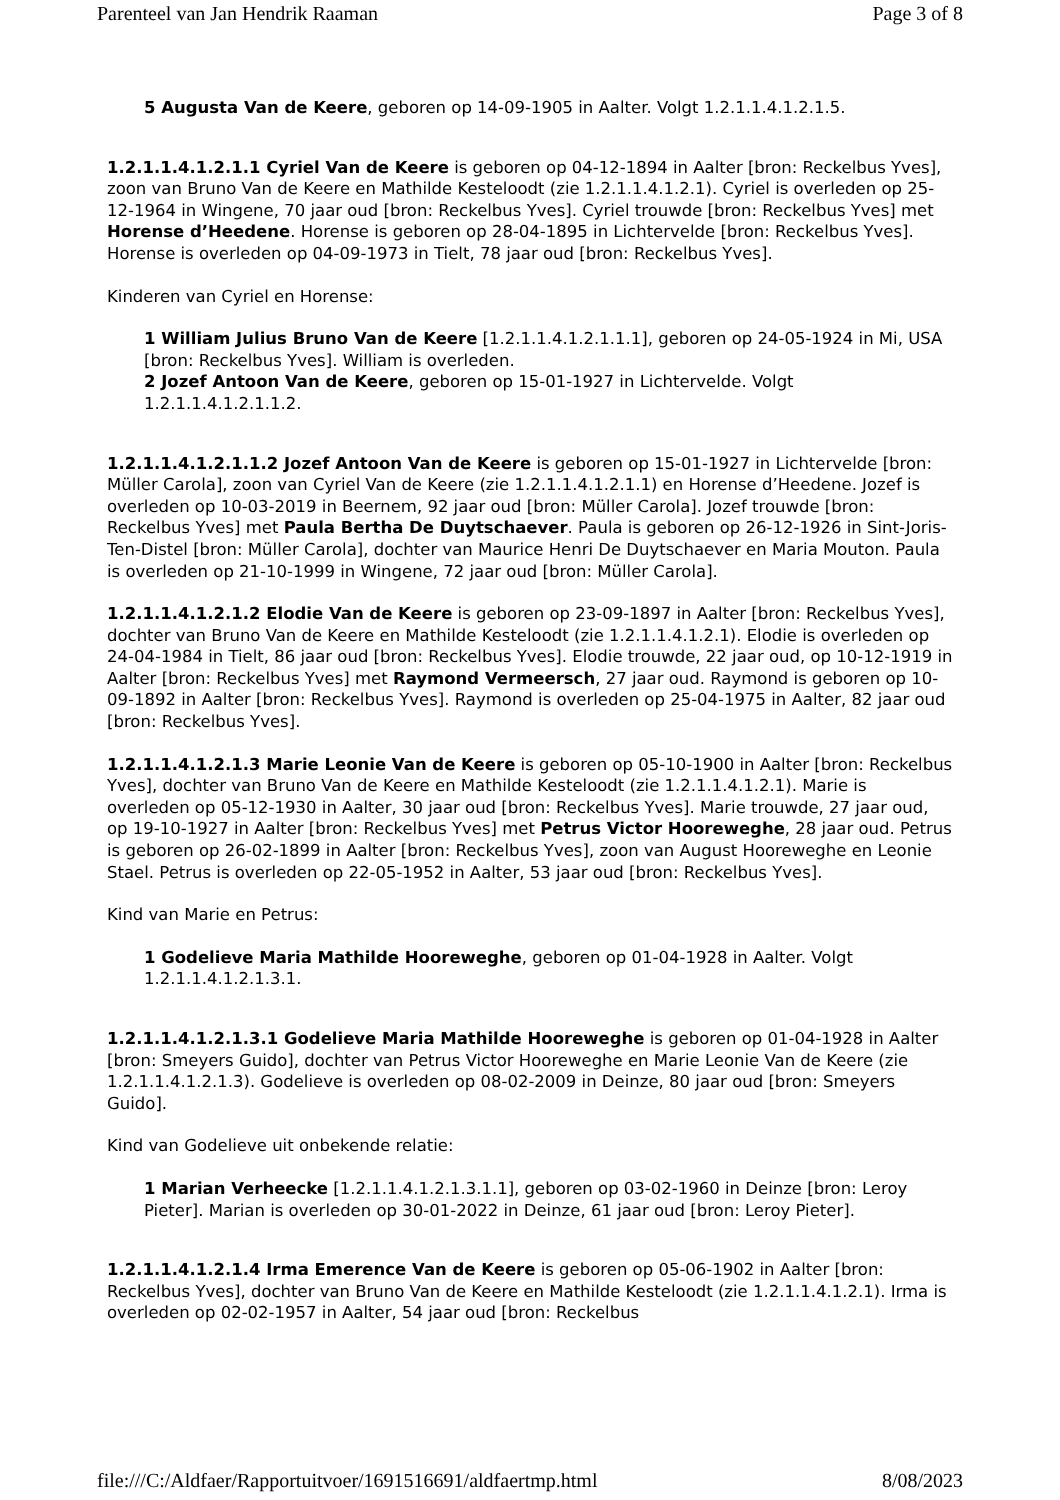Parenteel van Jan Hendrik Raaman Page 3 of 8
5 Augusta Van de Keere, geboren op 14-09-1905 in Aalter. Volgt 1.2.1.1.4.1.2.1.5.
1.2.1.1.4.1.2.1.1 Cyriel Van de Keere is geboren op 04-12-1894 in Aalter [bron: Reckelbus Yves], zoon van Bruno Van de Keere en Mathilde Kesteloodt (zie 1.2.1.1.4.1.2.1). Cyriel is overleden op 25-12-1964 in Wingene, 70 jaar oud [bron: Reckelbus Yves]. Cyriel trouwde [bron: Reckelbus Yves] met Horense d’Heedene. Horense is geboren op 28-04-1895 in Lichtervelde [bron: Reckelbus Yves]. Horense is overleden op 04-09-1973 in Tielt, 78 jaar oud [bron: Reckelbus Yves].
Kinderen van Cyriel en Horense:
1 William Julius Bruno Van de Keere [1.2.1.1.4.1.2.1.1.1], geboren op 24-05-1924 in Mi, USA [bron: Reckelbus Yves]. William is overleden.
2 Jozef Antoon Van de Keere, geboren op 15-01-1927 in Lichtervelde. Volgt 1.2.1.1.4.1.2.1.1.2.
1.2.1.1.4.1.2.1.1.2 Jozef Antoon Van de Keere is geboren op 15-01-1927 in Lichtervelde [bron: Müller Carola], zoon van Cyriel Van de Keere (zie 1.2.1.1.4.1.2.1.1) en Horense d’Heedene. Jozef is overleden op 10-03-2019 in Beernem, 92 jaar oud [bron: Müller Carola]. Jozef trouwde [bron: Reckelbus Yves] met Paula Bertha De Duytschaever. Paula is geboren op 26-12-1926 in Sint-Joris-Ten-Distel [bron: Müller Carola], dochter van Maurice Henri De Duytschaever en Maria Mouton. Paula is overleden op 21-10-1999 in Wingene, 72 jaar oud [bron: Müller Carola].
1.2.1.1.4.1.2.1.2 Elodie Van de Keere is geboren op 23-09-1897 in Aalter [bron: Reckelbus Yves], dochter van Bruno Van de Keere en Mathilde Kesteloodt (zie 1.2.1.1.4.1.2.1). Elodie is overleden op 24-04-1984 in Tielt, 86 jaar oud [bron: Reckelbus Yves]. Elodie trouwde, 22 jaar oud, op 10-12-1919 in Aalter [bron: Reckelbus Yves] met Raymond Vermeersch, 27 jaar oud. Raymond is geboren op 10-09-1892 in Aalter [bron: Reckelbus Yves]. Raymond is overleden op 25-04-1975 in Aalter, 82 jaar oud [bron: Reckelbus Yves].
1.2.1.1.4.1.2.1.3 Marie Leonie Van de Keere is geboren op 05-10-1900 in Aalter [bron: Reckelbus Yves], dochter van Bruno Van de Keere en Mathilde Kesteloodt (zie 1.2.1.1.4.1.2.1). Marie is overleden op 05-12-1930 in Aalter, 30 jaar oud [bron: Reckelbus Yves]. Marie trouwde, 27 jaar oud, op 19-10-1927 in Aalter [bron: Reckelbus Yves] met Petrus Victor Hooreweghe, 28 jaar oud. Petrus is geboren op 26-02-1899 in Aalter [bron: Reckelbus Yves], zoon van August Hooreweghe en Leonie Stael. Petrus is overleden op 22-05-1952 in Aalter, 53 jaar oud [bron: Reckelbus Yves].
Kind van Marie en Petrus:
1 Godelieve Maria Mathilde Hooreweghe, geboren op 01-04-1928 in Aalter. Volgt 1.2.1.1.4.1.2.1.3.1.
1.2.1.1.4.1.2.1.3.1 Godelieve Maria Mathilde Hooreweghe is geboren op 01-04-1928 in Aalter [bron: Smeyers Guido], dochter van Petrus Victor Hooreweghe en Marie Leonie Van de Keere (zie 1.2.1.1.4.1.2.1.3). Godelieve is overleden op 08-02-2009 in Deinze, 80 jaar oud [bron: Smeyers Guido].
Kind van Godelieve uit onbekende relatie:
1 Marian Verheecke [1.2.1.1.4.1.2.1.3.1.1], geboren op 03-02-1960 in Deinze [bron: Leroy Pieter]. Marian is overleden op 30-01-2022 in Deinze, 61 jaar oud [bron: Leroy Pieter].
1.2.1.1.4.1.2.1.4 Irma Emerence Van de Keere is geboren op 05-06-1902 in Aalter [bron: Reckelbus Yves], dochter van Bruno Van de Keere en Mathilde Kesteloodt (zie 1.2.1.1.4.1.2.1). Irma is overleden op 02-02-1957 in Aalter, 54 jaar oud [bron: Reckelbus
file:///C:/Aldfaer/Rapportuitvoer/1691516691/aldfaertmp.html 8/08/2023